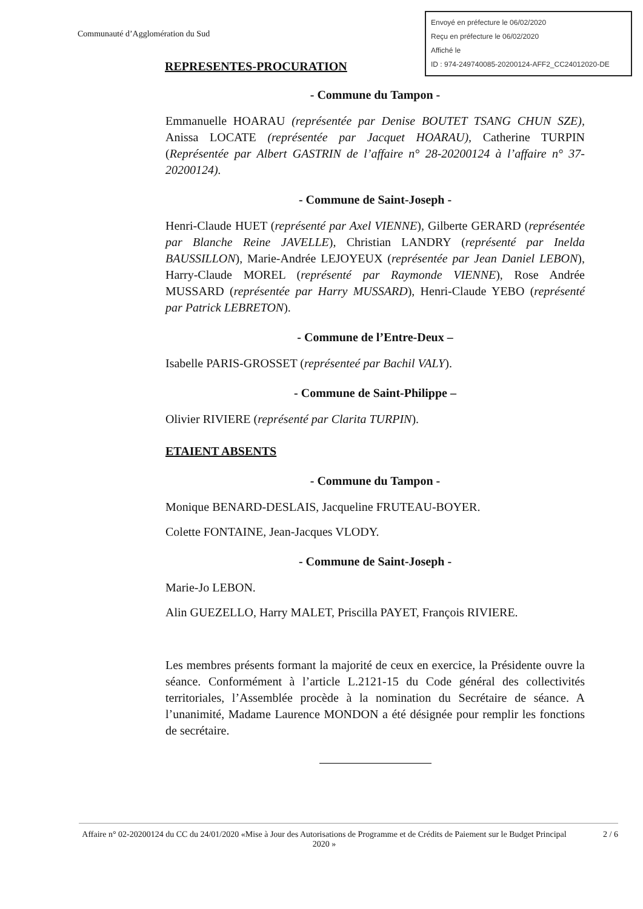Communauté d’Agglomération du Sud
Envoyé en préfecture le 06/02/2020
Reçu en préfecture le 06/02/2020
Affiché le
ID : 974-249740085-20200124-AFF2_CC24012020-DE
REPRESENTES-PROCURATION
- Commune du Tampon -
Emmanuelle HOARAU (représentée par Denise BOUTET TSANG CHUN SZE), Anissa LOCATE (représentée par Jacquet HOARAU), Catherine TURPIN (Représentée par Albert GASTRIN de l’affaire n° 28-20200124 à l’affaire n° 37-20200124).
- Commune de Saint-Joseph -
Henri-Claude HUET (représenté par Axel VIENNE), Gilberte GERARD (représentée par Blanche Reine JAVELLE), Christian LANDRY (représenté par Inelda BAUSSILLON), Marie-Andrée LEJOYEUX (représentée par Jean Daniel LEBON), Harry-Claude MOREL (représenté par Raymonde VIENNE), Rose Andrée MUSSARD (représentée par Harry MUSSARD), Henri-Claude YEBO (représenté par Patrick LEBRETON).
- Commune de l’Entre-Deux –
Isabelle PARIS-GROSSET (représenteé par Bachil VALY).
- Commune de Saint-Philippe –
Olivier RIVIERE (représenté par Clarita TURPIN).
ETAIENT ABSENTS
- Commune du Tampon -
Monique BENARD-DESLAIS, Jacqueline FRUTEAU-BOYER.
Colette FONTAINE, Jean-Jacques VLODY.
- Commune de Saint-Joseph -
Marie-Jo LEBON.
Alin GUEZELLO, Harry MALET, Priscilla PAYET, François RIVIERE.
Les membres présents formant la majorité de ceux en exercice, la Présidente ouvre la séance. Conformément à l’article L.2121-15 du Code général des collectivités territoriales, l’Assemblée procède à la nomination du Secrétaire de séance. A l’unanimité, Madame Laurence MONDON a été désignée pour remplir les fonctions de secrétaire.
Affaire n° 02-20200124 du CC du 24/01/2020 «Mise à Jour des Autorisations de Programme et de Crédits de Paiement sur le Budget Principal 2020 »
2 / 6